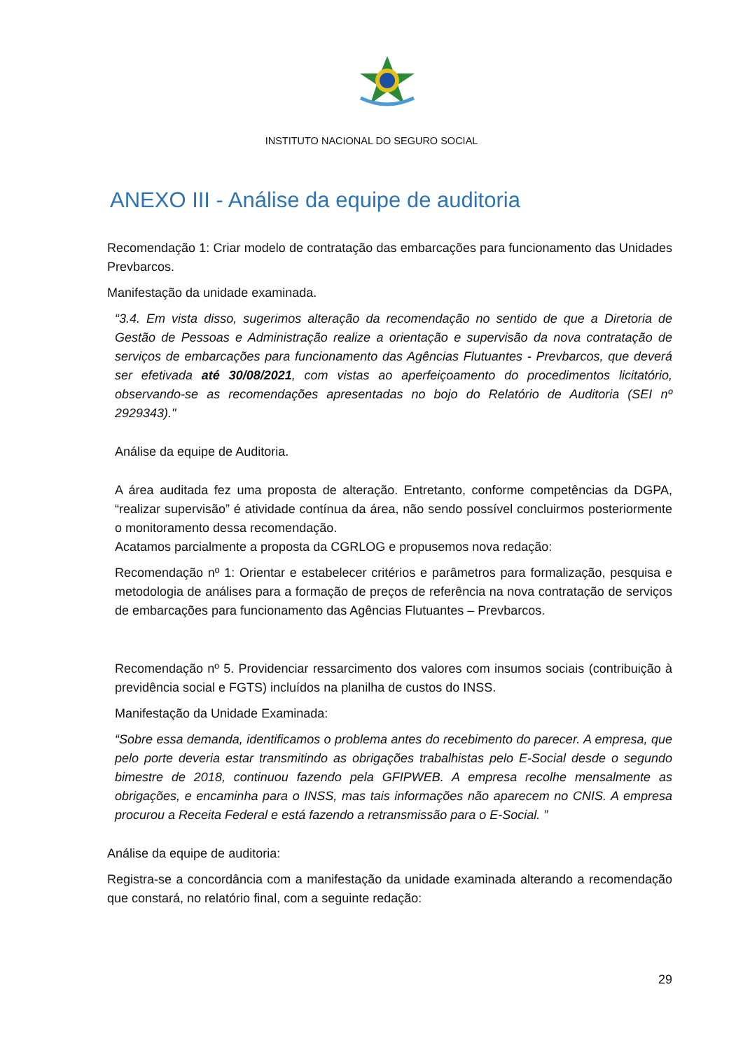INSTITUTO NACIONAL DO SEGURO SOCIAL
ANEXO III - Análise da equipe de auditoria
Recomendação 1: Criar modelo de contratação das embarcações para funcionamento das Unidades Prevbarcos.
Manifestação da unidade examinada.
“3.4. Em vista disso, sugerimos alteração da recomendação no sentido de que a Diretoria de Gestão de Pessoas e Administração realize a orientação e supervisão da nova contratação de serviços de embarcações para funcionamento das Agências Flutuantes - Prevbarcos, que deverá ser efetivada até 30/08/2021, com vistas ao aperfeiçoamento do procedimentos licitatório, observando-se as recomendações apresentadas no bojo do Relatório de Auditoria (SEI nº 2929343)."
Análise da equipe de Auditoria.
A área auditada fez uma proposta de alteração. Entretanto, conforme competências da DGPA, “realizar supervisão” é atividade contínua da área, não sendo possível concluirmos posteriormente o monitoramento dessa recomendação.
Acatamos parcialmente a proposta da CGRLOG e propusemos nova redação:
Recomendação nº 1: Orientar e estabelecer critérios e parâmetros para formalização, pesquisa e metodologia de análises para a formação de preços de referência na nova contratação de serviços de embarcações para funcionamento das Agências Flutuantes – Prevbarcos.
Recomendação nº 5. Providenciar ressarcimento dos valores com insumos sociais (contribuição à previdência social e FGTS) incluídos na planilha de custos do INSS.
Manifestação da Unidade Examinada:
“Sobre essa demanda, identificamos o problema antes do recebimento do parecer. A empresa, que pelo porte deveria estar transmitindo as obrigações trabalhistas pelo E-Social desde o segundo bimestre de 2018, continuou fazendo pela GFIPWEB. A empresa recolhe mensalmente as obrigações, e encaminha para o INSS, mas tais informações não aparecem no CNIS. A empresa procurou a Receita Federal e está fazendo a retransmissão para o E-Social. ”
Análise da equipe de auditoria:
Registra-se a concordância com a manifestação da unidade examinada alterando a recomendação que constará, no relatório final, com a seguinte redação:
29